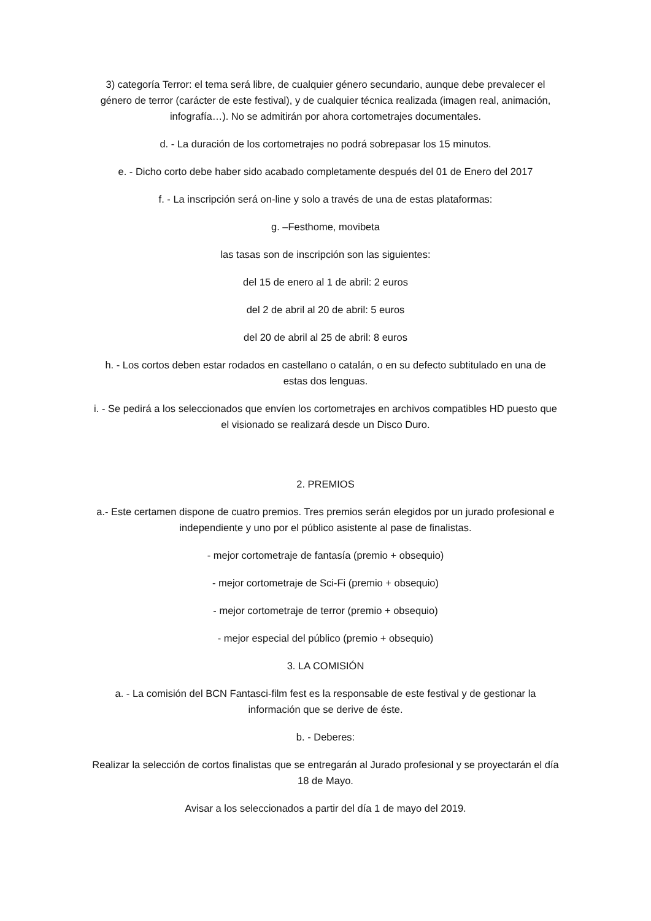3) categoría Terror: el tema será libre, de cualquier género secundario, aunque debe prevalecer el género de terror (carácter de este festival), y de cualquier técnica realizada (imagen real, animación, infografía…). No se admitirán por ahora cortometrajes documentales.
d. - La duración de los cortometrajes no podrá sobrepasar los 15 minutos.
e. - Dicho corto debe haber sido acabado completamente después del 01 de Enero del 2017
f. - La inscripción será on-line y solo a través de una de estas plataformas:
g. –Festhome, movibeta
las tasas son de inscripción son las siguientes:
del 15 de enero al 1 de abril: 2 euros
del 2 de abril al 20 de abril: 5 euros
del 20 de abril al 25 de abril: 8 euros
h. - Los cortos deben estar rodados en castellano o catalán, o en su defecto subtitulado en una de estas dos lenguas.
i. - Se pedirá a los seleccionados que envíen los cortometrajes en archivos compatibles HD puesto que el visionado se realizará desde un Disco Duro.
2. PREMIOS
a.- Este certamen dispone de cuatro premios. Tres premios serán elegidos por un jurado profesional e independiente y uno por el público asistente al pase de finalistas.
- mejor cortometraje de fantasía (premio + obsequio)
- mejor cortometraje de Sci-Fi (premio + obsequio)
- mejor cortometraje de terror (premio + obsequio)
- mejor especial del público (premio + obsequio)
3. LA COMISIÓN
a. - La comisión del BCN Fantasci-film fest es la responsable de este festival y de gestionar la información que se derive de éste.
b. - Deberes:
Realizar la selección de cortos finalistas que se entregarán al Jurado profesional y se proyectarán el día 18 de Mayo.
Avisar a los seleccionados a partir del día 1 de mayo del 2019.